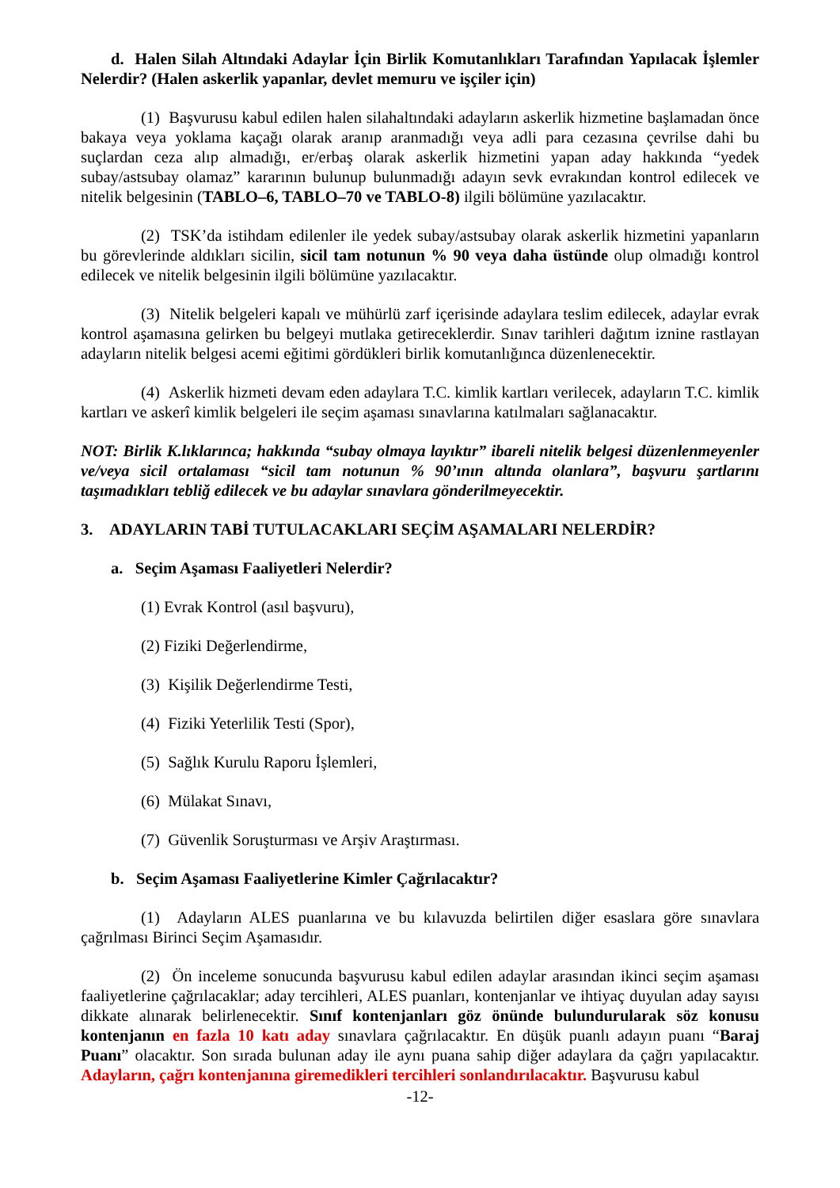d. Halen Silah Altındaki Adaylar İçin Birlik Komutanlıkları Tarafından Yapılacak İşlemler Nelerdir? (Halen askerlik yapanlar, devlet memuru ve işçiler için)
(1) Başvurusu kabul edilen halen silahaltındaki adayların askerlik hizmetine başlamadan önce bakaya veya yoklama kaçağı olarak aranıp aranmadığı veya adli para cezasına çevrilse dahi bu suçlardan ceza alıp almadığı, er/erbaş olarak askerlik hizmetini yapan aday hakkında “yedek subay/astsubay olamaz” kararının bulunup bulunmadığı adayın sevk evrakından kontrol edilecek ve nitelik belgesinin (TABLO–6, TABLO–70 ve TABLO-8) ilgili bölümüne yazılacaktır.
(2) TSK’da istihdam edilenler ile yedek subay/astsubay olarak askerlik hizmetini yapanların bu görevlerinde aldıkları sicilin, sicil tam notunun % 90 veya daha üstünde olup olmadığı kontrol edilecek ve nitelik belgesinin ilgili bölümüne yazılacaktır.
(3) Nitelik belgeleri kapalı ve mühürlü zarf içerisinde adaylara teslim edilecek, adaylar evrak kontrol aşamasına gelirken bu belgeyi mutlaka getireceklerdir. Sınav tarihleri dağıtım iznine rastlayan adayların nitelik belgesi acemi eğitimi gördükleri birlik komutanlığınca düzenlenecektir.
(4) Askerlik hizmeti devam eden adaylara T.C. kimlik kartları verilecek, adayların T.C. kimlik kartları ve askerî kimlik belgeleri ile seçim aşaması sınavlarına katılmaları sağlanacaktır.
NOT: Birlik K.lıklarınca; hakkında “subay olmaya layıktır” ibareli nitelik belgesi düzenlenmeyenler ve/veya sicil ortalaması “sicil tam notunun % 90’ının altında olanlara”, başvuru şartlarını taşımadıkları tebliğ edilecek ve bu adaylar sınavlara gönderilmeyecektir.
3. ADAYLARIN TABİ TUTULACAKLARI SEÇİM AŞAMALARI NELERDİR?
a. Seçim Aşaması Faaliyetleri Nelerdir?
(1) Evrak Kontrol (asıl başvuru),
(2) Fiziki Değerlendirme,
(3) Kişilik Değerlendirme Testi,
(4) Fiziki Yeterlilik Testi (Spor),
(5) Sağlık Kurulu Raporu İşlemleri,
(6) Mülakat Sınavı,
(7) Güvenlik Soruşturması ve Arşiv Araştırması.
b. Seçim Aşaması Faaliyetlerine Kimler Çağrılacaktır?
(1) Adayların ALES puanlarına ve bu kılavuzda belirtilen diğer esaslara göre sınavlara çağrılması Birinci Seçim Aşamasıdır.
(2) Ön inceleme sonucunda başvurusu kabul edilen adaylar arasından ikinci seçim aşaması faaliyetlerine çağrılacaklar; aday tercihleri, ALES puanları, kontenjanlar ve ihtiyaç duyulan aday sayısı dikkate alınarak belirlenecektir. Sınıf kontenjanları göz önünde bulundurularak söz konusu kontenjanın en fazla 10 katı aday sınavlara çağrılacaktır. En düşük puanlı adayın puanı “Baraj Puanı” olacaktır. Son sırada bulunan aday ile aynı puana sahip diğer adaylara da çağrı yapılacaktır. Adayların, çağrı kontenjanına giremedikleri tercihleri sonlandırılacaktır. Başvurusu kabul
-12-